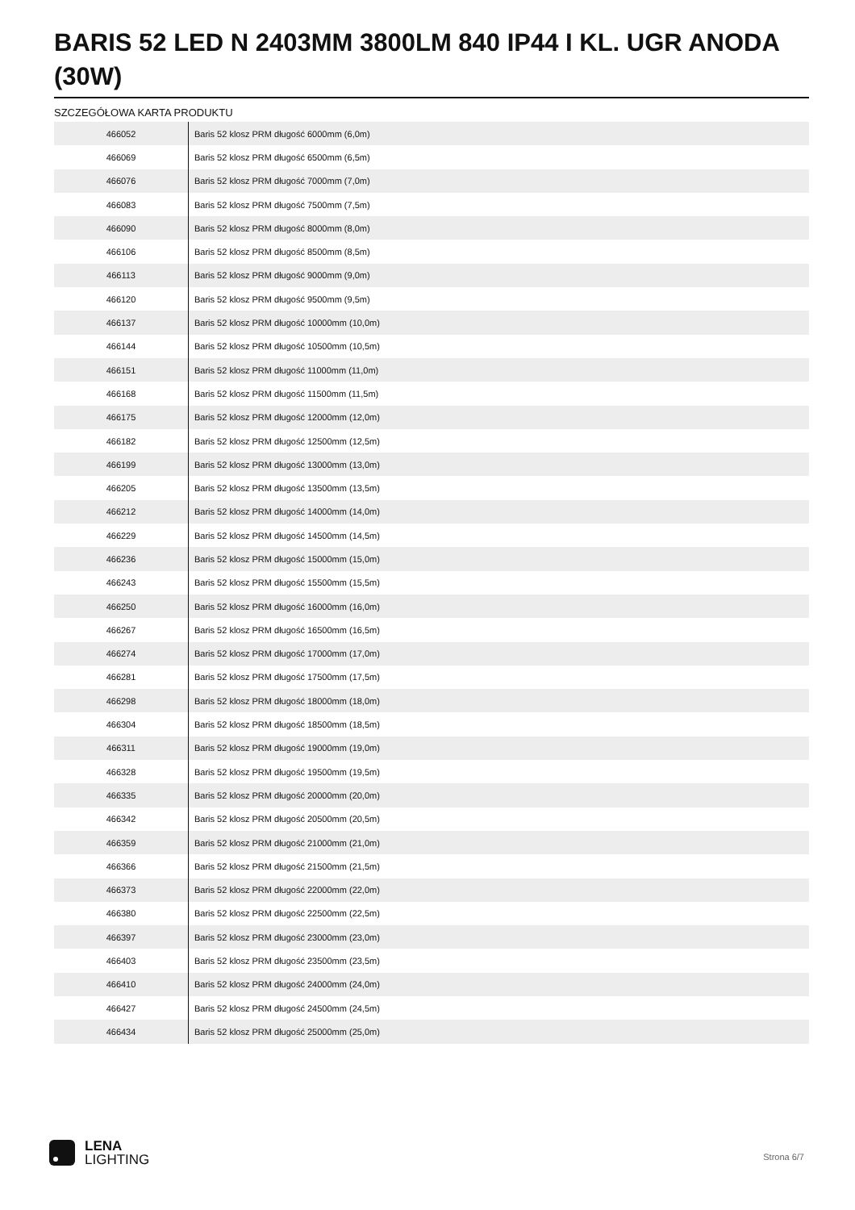BARIS 52 LED N 2403MM 3800LM 840 IP44 I KL. UGR ANODA (30W)
SZCZEGÓŁOWA KARTA PRODUKTU
| 466052 | Baris 52 klosz PRM długość 6000mm (6,0m) |
| 466069 | Baris 52 klosz PRM długość 6500mm (6,5m) |
| 466076 | Baris 52 klosz PRM długość 7000mm (7,0m) |
| 466083 | Baris 52 klosz PRM długość 7500mm (7,5m) |
| 466090 | Baris 52 klosz PRM długość 8000mm (8,0m) |
| 466106 | Baris 52 klosz PRM długość 8500mm (8,5m) |
| 466113 | Baris 52 klosz PRM długość 9000mm (9,0m) |
| 466120 | Baris 52 klosz PRM długość 9500mm (9,5m) |
| 466137 | Baris 52 klosz PRM długość 10000mm (10,0m) |
| 466144 | Baris 52 klosz PRM długość 10500mm (10,5m) |
| 466151 | Baris 52 klosz PRM długość 11000mm (11,0m) |
| 466168 | Baris 52 klosz PRM długość 11500mm (11,5m) |
| 466175 | Baris 52 klosz PRM długość 12000mm (12,0m) |
| 466182 | Baris 52 klosz PRM długość 12500mm (12,5m) |
| 466199 | Baris 52 klosz PRM długość 13000mm (13,0m) |
| 466205 | Baris 52 klosz PRM długość 13500mm (13,5m) |
| 466212 | Baris 52 klosz PRM długość 14000mm (14,0m) |
| 466229 | Baris 52 klosz PRM długość 14500mm (14,5m) |
| 466236 | Baris 52 klosz PRM długość 15000mm (15,0m) |
| 466243 | Baris 52 klosz PRM długość 15500mm (15,5m) |
| 466250 | Baris 52 klosz PRM długość 16000mm (16,0m) |
| 466267 | Baris 52 klosz PRM długość 16500mm (16,5m) |
| 466274 | Baris 52 klosz PRM długość 17000mm (17,0m) |
| 466281 | Baris 52 klosz PRM długość 17500mm (17,5m) |
| 466298 | Baris 52 klosz PRM długość 18000mm (18,0m) |
| 466304 | Baris 52 klosz PRM długość 18500mm (18,5m) |
| 466311 | Baris 52 klosz PRM długość 19000mm (19,0m) |
| 466328 | Baris 52 klosz PRM długość 19500mm (19,5m) |
| 466335 | Baris 52 klosz PRM długość 20000mm (20,0m) |
| 466342 | Baris 52 klosz PRM długość 20500mm (20,5m) |
| 466359 | Baris 52 klosz PRM długość 21000mm (21,0m) |
| 466366 | Baris 52 klosz PRM długość 21500mm (21,5m) |
| 466373 | Baris 52 klosz PRM długość 22000mm (22,0m) |
| 466380 | Baris 52 klosz PRM długość 22500mm (22,5m) |
| 466397 | Baris 52 klosz PRM długość 23000mm (23,0m) |
| 466403 | Baris 52 klosz PRM długość 23500mm (23,5m) |
| 466410 | Baris 52 klosz PRM długość 24000mm (24,0m) |
| 466427 | Baris 52 klosz PRM długość 24500mm (24,5m) |
| 466434 | Baris 52 klosz PRM długość 25000mm (25,0m) |
LENA
LIGHTING
Strona 6/7